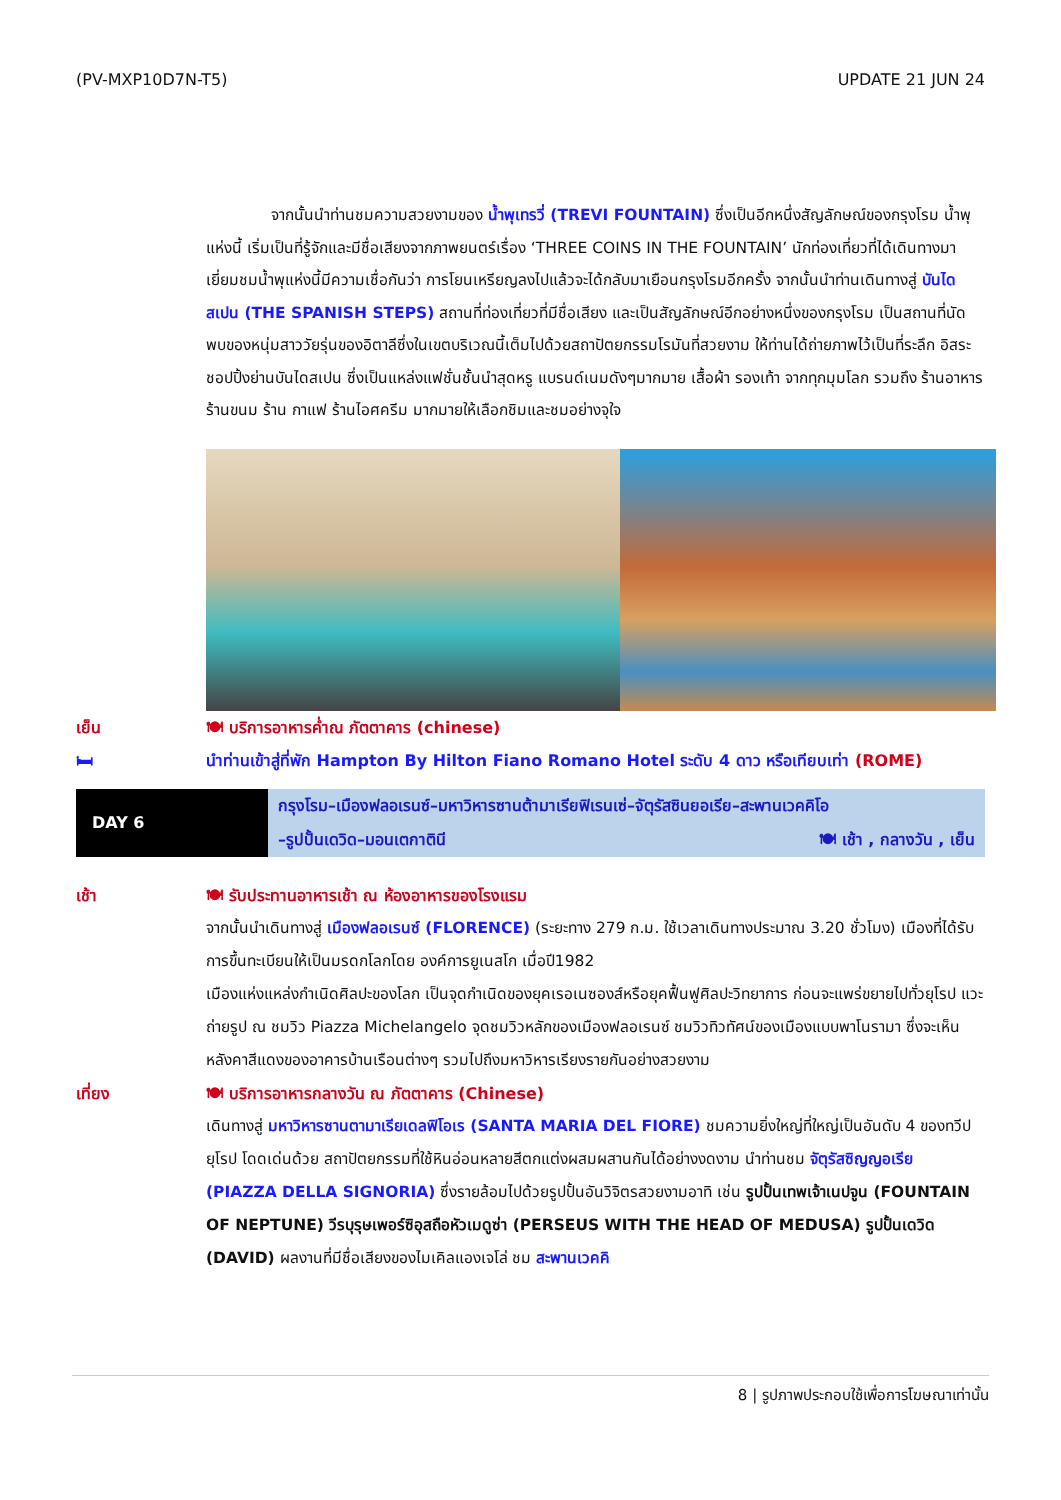(PV-MXP10D7N-T5) UPDATE 21 JUN 24
จากนั้นนำท่านชมความสวยงามของ น้ำพุเทรวี่ (TREVI FOUNTAIN) ซึ่งเป็นอีกหนึ่งสัญลักษณ์ของกรุงโรม น้ำพุแห่งนี้ เริ่มเป็นที่รู้จักและมีชื่อเสียงจากภาพยนตร์เรื่อง ‘THREE COINS IN THE FOUNTAIN’ นักท่องเที่ยวที่ได้เดินทางมาเยี่ยมชมน้ำพุแห่งนี้มีความเชื่อกันว่า การโยนเหรียญลงไปแล้วจะได้กลับมาเยือนกรุงโรมอีกครั้ง จากนั้นนำท่านเดินทางสู่ บันไดสเปน (THE SPANISH STEPS) สถานที่ท่องเที่ยวที่มีชื่อเสียง และเป็นสัญลักษณ์อีกอย่างหนึ่งของกรุงโรม เป็นสถานที่นัดพบของหนุ่มสาววัยรุ่นของอิตาลีซึ่งในเขตบริเวณนี้เต็มไปด้วยสถาปัตยกรรมโรมันที่สวยงาม ให้ท่านได้ถ่ายภาพไว้เป็นที่ระลึก อิสระชอปปิ้งย่านบันไดสเปน ซึ่งเป็นแหล่งแฟชั่นชั้นนำสุดหรู แบรนด์เนมดังๆมากมาย เสื้อผ้า รองเท้า จากทุกมุมโลก รวมถึง ร้านอาหาร ร้านขนม ร้าน กาแฟ ร้านไอศครีม มากมายให้เลือกชิมและชมอย่างจุใจ
เย็น 🍽 บริการอาหารค่ำณ ภัตตาคาร (chinese)
🛏 นำท่านเข้าสู่ที่พัก Hampton By Hilton Fiano Romano Hotel ระดับ 4 ดาว หรือเทียบเท่า (ROME)
DAY 6
กรุงโรม–เมืองฟลอเรนซ์–มหาวิหารซานต้ามาเรียฟิเรนเซ่–จัตุรัสซินยอเรีย–สะพานเวคคิโอ
–รูปปั้นเดวิด–มอนเตกาตินี 🍽 เช้า , กลางวัน , เย็น
เช้า 🍽 รับประทานอาหารเช้า ณ ห้องอาหารของโรงแรม
จากนั้นนำเดินทางสู่ เมืองฟลอเรนซ์ (FLORENCE) (ระยะทาง 279 ก.ม. ใช้เวลาเดินทางประมาณ 3.20 ชั่วโมง) เมืองที่ได้รับการขึ้นทะเบียนให้เป็นมรดกโลกโดย องค์การยูเนสโก เมื่อปี1982
เมืองแห่งแหล่งกำเนิดศิลปะของโลก เป็นจุดกำเนิดของยุคเรอเนซองส์หรือยุคฟื้นฟูศิลปะวิทยาการ ก่อนจะแพร่ขยายไปทั่วยุโรป แวะถ่ายรูป ณ ชมวิว Piazza Michelangelo จุดชมวิวหลักของเมืองฟลอเรนซ์ ชมวิวทิวทัศน์ของเมืองแบบพาโนรามา ซึ่งจะเห็นหลังคาสีแดงของอาคารบ้านเรือนต่างๆ รวมไปถึงมหาวิหารเรียงรายกันอย่างสวยงาม
เที่ยง 🍽 บริการอาหารกลางวัน ณ ภัตตาคาร (Chinese)
เดินทางสู่ มหาวิหารซานตามาเรียเดลฟิโอเร (SANTA MARIA DEL FIORE) ชมความยิ่งใหญ่ที่ใหญ่เป็นอันดับ 4 ของทวีปยุโรป โดดเด่นด้วย สถาปัตยกรรมที่ใช้หินอ่อนหลายสีตกแต่งผสมผสานกันได้อย่างงดงาม นำท่านชม จัตุรัสซิญญอเรีย (PIAZZA DELLA SIGNORIA) ซึ่งรายล้อมไปด้วยรูปปั้นอันวิจิตรสวยงามอาทิ เช่น รูปปั้นเทพเจ้าเนปจูน (FOUNTAIN OF NEPTUNE) วีรบุรุษเพอร์ซิอุสถือหัวเมดูซ่า (PERSEUS WITH THE HEAD OF MEDUSA) รูปปั้นเดวิด (DAVID) ผลงานที่มีชื่อเสียงของไมเคิลแองเจโล่ ชม สะพานเวคคิ
8 | รูปภาพประกอบใช้เพื่อการโฆษณาเท่านั้น